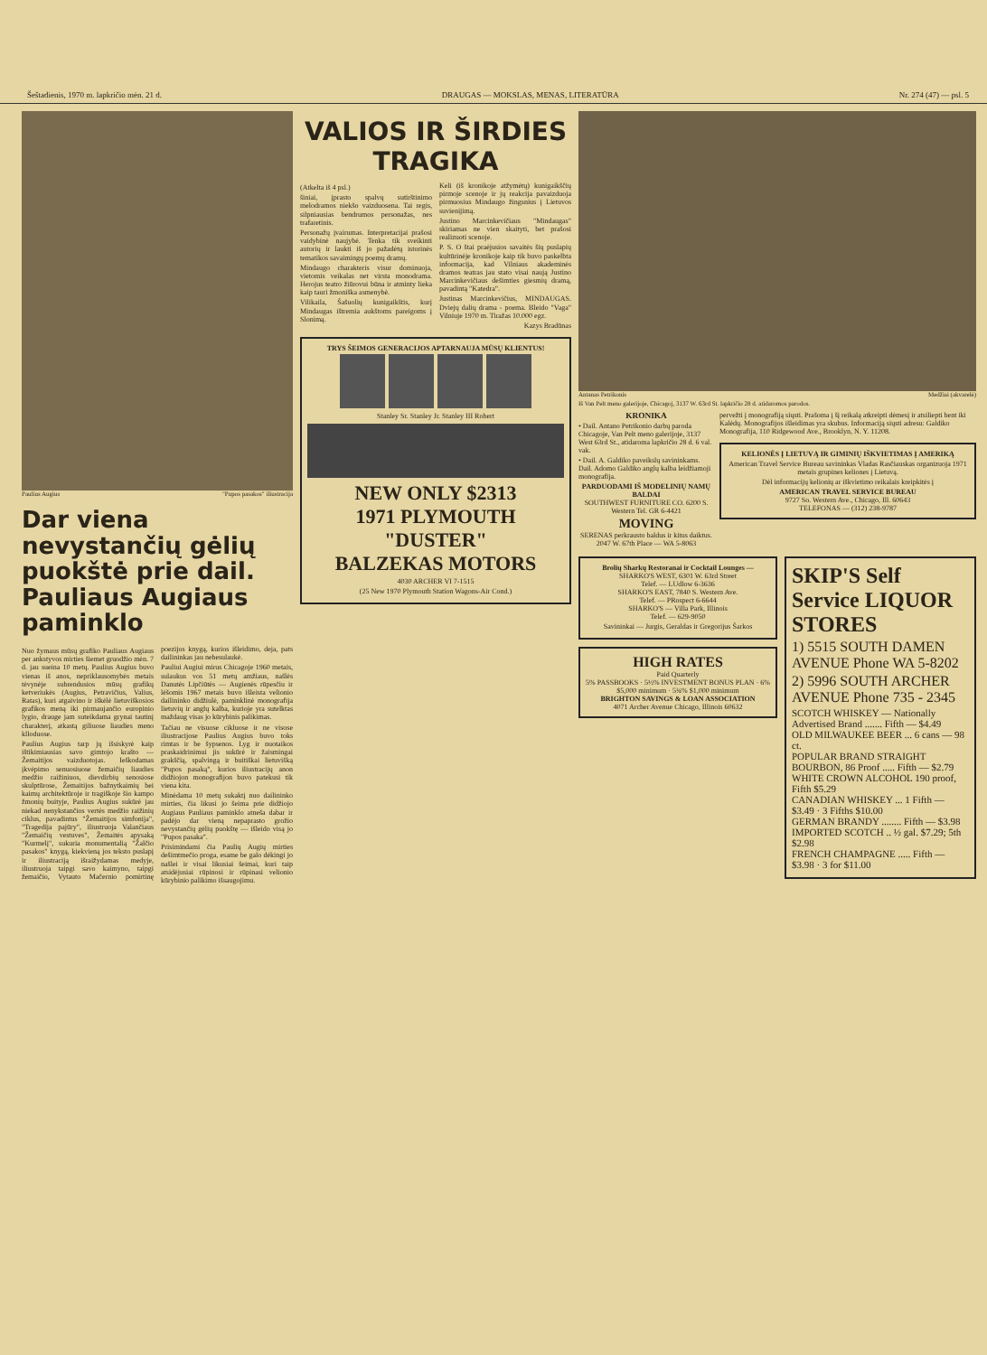Šeštadienis, 1970 m. lapkričio mėn. 21 d. DRAUGAS — MOKSLAS, MENAS, LITERATŪRA Nr. 274 (47) — psl. 5
Paulius Augius "Pupos pasakos" iliustracija
Dar viena nevystančių gėlių puokštė prie dail. Pauliaus Augiaus paminklo
Nuo žymaus mūsų grafiko Pauliaus Augiaus per ankstyvos mirties šiemet gruodžio mėn. 7 d. jau sueina 10 metų. Paulius Augius buvo vienas iš anos, nepriklausomybės metais tėvynėje subrendusios mūsų grafikų ketveriukės (Augius, Petravičius, Valius, Ratas), kuri atgaivino ir iškėlė lietuviškosios grafikos meną iki pirmaujančio europinio lygio, drauge jam suteikdama grynai tautinį charakterį, atkastą giliuose liaudies meno klloduose.
Paulius Augius tarp jų išsiskyrė kaip ištikimiausias savo gimtojo krašto — Žemaitijos vaizduotojas. Ieškodamas įkvėpimo senuosiuose žemaičių liaudies medžio raižiniuos, dievdirbių senosiose skulptūrose, Žemaitijos bažnytkaimių bei kaimų architektūroje ir tragiškoje šio kampo žmonių buityje, Paulius Augius sukūrė jau niekad nenykstančios vertės medžio raižinių ciklus, pavadintus "Žemaitijos simfonija", "Tragedija pajūry", iliustruoja Valančiaus "Žemaičių vestuves", Žemaitės apysaką "Kurmelį", sukuria monumentalią "Žalčio pasakos" knygą, kiekvieną jos teksto puslapį ir iliustraciją išraižydamas medyje, iliustruoja taipgi savo kaimyno, taipgi žemaičio, Vytauto Mačernio pomirtinę poezijos knygą, kurios išleidimo, deja, pats dailininkas jau nebesulaukė.
Pauliui Augiui mirus Chicagoje 1960 metais, sulaukus vos 51 metų amžiaus, našlės Danutės Lipčiūtės — Augienės rūpesčiu ir lėšomis 1967 metais buvo išleista velionio dailininko didžiulė, paminklinė monografija lietuvių ir anglų kalba, kurioje yra sutelktas maždaug visas jo kūrybinis palikimas.
Tačiau ne visuose cikluose ir ne visose iliustracijose Paulius Augius buvo toks rimtas ir be šypsenos. Lyg ir nuotaikos praskaidrinimui jis sukūrė ir žaismingai grakščią, spalvingą ir buitiškai lietuvišką "Pupos pasaką", kurios iliustracijų anon didžiojon monografijon buvo patekusi tik viena kita.
Minėdama 10 metų sukaktį nuo dailininko mirties, čia likusi jo šeima prie didžiojo Augiaus Pauliaus paminklo atneša dabar ir padėjo dar vieną nepaprasto grožio nevystančių gėlių puokštę — išleido visą jo "Pupos pasaka".
Prisimindami čia Paulių Augių mirties dešimtmečio proga, esame be galo dėkingi jo našlei ir visai likusiai šeimai, kuri taip atsidėjusiai rūpinosi ir rūpinasi velionio kūrybinio palikimo išsaugojimu.
VALIOS IR ŠIRDIES TRAGIKA
(Atkelta iš 4 psl.)
šiniai, įprasto spalvų sutirštinimo melodramos niekšo vaizduosena. Tai regis, silpniausias bendrumos personažas, nes trafaretinis.
Personažų įvairumas. Interpretacijai prašosi vaidybinė naujybė. Tenka tik sveikinti autorių ir laukti iš jo pažadėtų istorinės tematikos savaimingų poemų dramų.
Mindaugo charakteris visur dominuoja, vietomis veikalas net virsta monodrama. Herojus teatro žiūrovui būna ir atminty lieka kaip tauri žmoniška asmenybė.
Vilikaila, Šašuolių kunigaikštis, kurį Mindaugas ištremia aukštoms pareigoms į Slonimą.
Keli (iš kronikoje atžymėtų) kunigaikščių pirmoje scenoje ir jų reakcija pavaizduoja pirmuosius Mindaugo žingsnius į Lietuvos suvienijimą.
Justino Marcinkevičiaus "Mindaugas" skiriamas ne vien skaityti, bet prašosi realizuoti scenoje.
P. S. O štai praėjusios savaitės šių puslapių kultūrinėje kronikoje kaip tik buvo paskelbta informacija, kad Vilniaus akademinės dramos teatras jau stato visai naują Justino Marcinkevičiaus dešimties giesmių dramą, pavadintą "Katedra".
Justinas Marcinkevičius, MINDAUGAS. Dviejų dalių drama - poema. Išleido "Vaga" Vilniuje 1970 m. Tiražas 10.000 egz.
Kazys Bradūnas
TRYS ŠEIMOS GENERACIJOS APTARNAUJA MŪSŲ KLIENTUS!
Stanley Sr. Stanley Jr. Stanley III Robert
NEW ONLY $2313
1971 PLYMOUTH "DUSTER"
BALZEKAS MOTORS
4030 ARCHER VI 7-1515
(25 New 1970 Plymouth Station Wagons-Air Cond.)
Antanas Petrikonis Medžiai (akvarelė)
Iš Van Pelt meno galerijoje, Chicagoj, 3137 W. 63rd St. lapkričio 28 d. atidaromos parodos.
KRONIKA
• Dail. Antano Petrikonio darbų paroda Chicagoje, Van Pelt meno galerijoje, 3137 West 63rd St., atidaroma lapkričio 28 d. 6 val. vak.
• Dail. A. Galdiko paveikslų savininkams. Dail. Adomo Galdiko anglų kalba leidžiamoji monografija.
PARDUODAMI IŠ MODELINIŲ NAMŲ BALDAI
SOUTHWEST FURNITURE CO. 6200 S. Western Tel. GR 6-4421
MOVING
SERENAS perkrausto baldus ir kitus daiktus.
2047 W. 67th Place — WA 5-8063
pervežti į monografiją siųsti. Prašoma į šį reikalą atkreipti dėmesį ir atsiliepti bent iki Kalėdų. Monografijos išleidimas yra skubus. Informaciją siųsti adresu: Galdiko Monografija, 110 Ridgewood Ave., Brooklyn, N. Y. 11208.
KELIONĖS Į LIETUVĄ IR GIMINIŲ IŠKVIETIMAS Į AMERIKĄ
American Travel Service Bureau savininkas Vladas Rasčiauskas organizuoja 1971 metais grupines keliones į Lietuvą.
Dėl informacijų kelionių ar iškvietimo reikalais kreipkitės į
AMERICAN TRAVEL SERVICE BUREAU
9727 So. Western Ave., Chicago, Ill. 60643
TELEFONAS — (312) 238-9787
Brolių Sharkų Restoranai ir Cocktail Lounges —
SHARKO'S WEST, 6301 W. 63rd Street
Telef. — LUdlow 6-3636
SHARKO'S EAST, 7840 S. Western Ave.
Telef. — PRospect 6-6644
SHARKO'S — Villa Park, Illinois
Telef. — 629-9050
Savininkai — Jurgis, Geraldas ir Gregorijus Šarkos
HIGH RATES
Paid Quarterly
5% PASSBOOKS · 5½% INVESTMENT BONUS PLAN · 6% $5,000 minimum · 5¾% $1,000 minimum
BRIGHTON SAVINGS & LOAN ASSOCIATION
4071 Archer Avenue Chicago, Illinois 60632
SKIP'S Self Service LIQUOR STORES
1) 5515 SOUTH DAMEN AVENUE Phone WA 5-8202
2) 5996 SOUTH ARCHER AVENUE Phone 735 - 2345
SCOTCH WHISKEY — Nationally Advertised Brand ....... Fifth — $4.49
OLD MILWAUKEE BEER ... 6 cans — 98 ct.
POPULAR BRAND STRAIGHT BOURBON, 86 Proof ..... Fifth — $2.79
WHITE CROWN ALCOHOL 190 proof, Fifth $5.29
CANADIAN WHISKEY ... 1 Fifth — $3.49 · 3 Fifths $10.00
GERMAN BRANDY ........ Fifth — $3.98
IMPORTED SCOTCH .. ½ gal. $7.29; 5th $2.98
FRENCH CHAMPAGNE ..... Fifth — $3.98 · 3 for $11.00